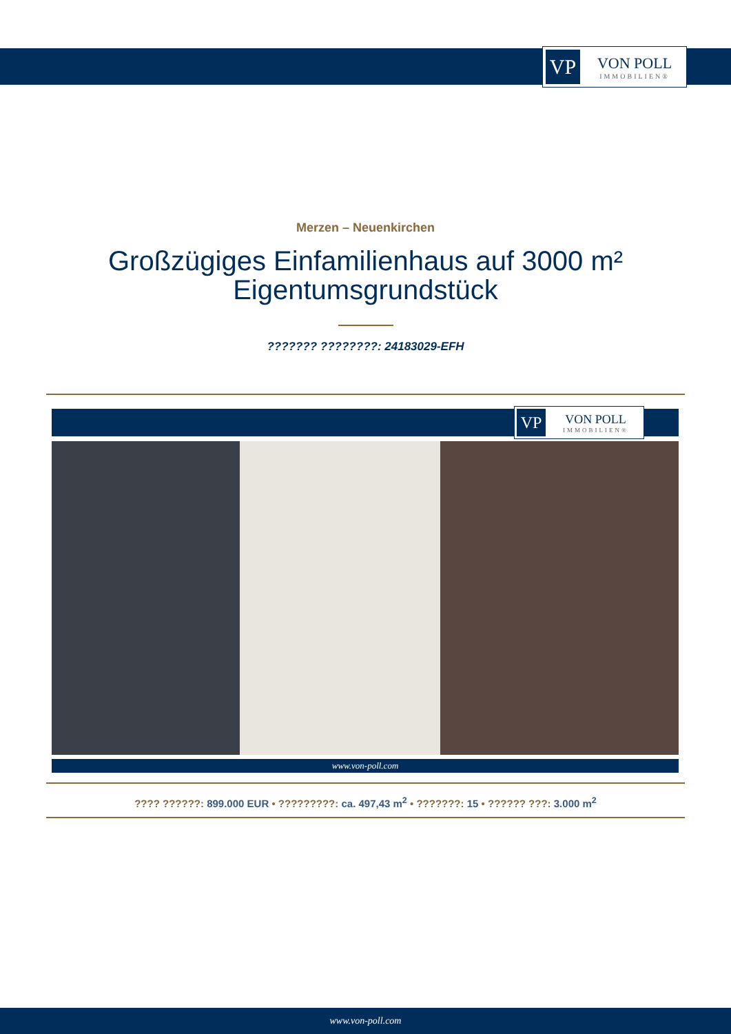VP
VON POLL
IMMOBILIEN®
Merzen – Neuenkirchen
Großzügiges Einfamilienhaus auf 3000 m²
Eigentumsgrundstück
??????? ????????: 24183029-EFH
VP
VON POLL
IMMOBILIEN®
www.von-poll.com
???? ??????: 899.000 EUR • ?????????: ca. 497,43 m<sup>2</sup> • ???????: 15 • ?????? ???: 3.000 m<sup>2</sup>
www.von-poll.com